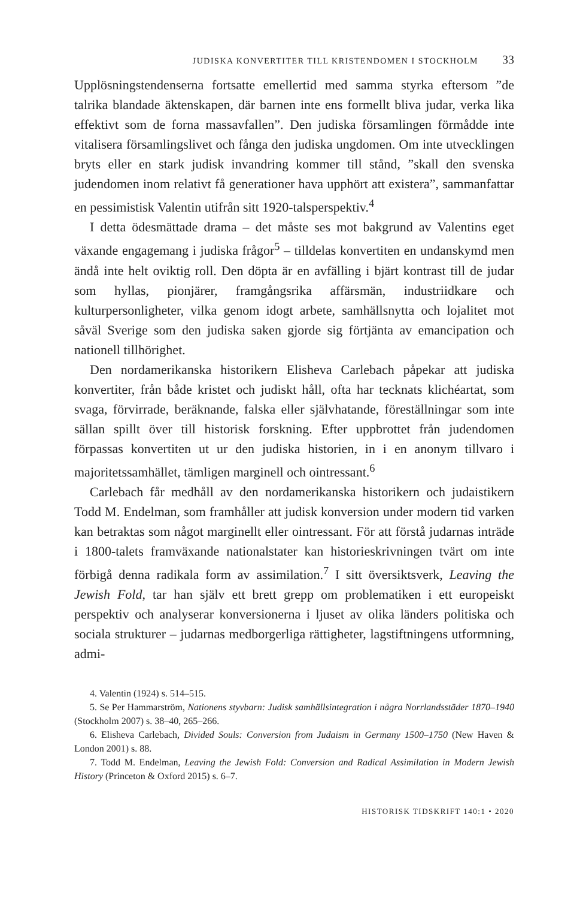JUDISKA KONVERTITER TILL KRISTENDOMEN I STOCKHOLM 33
Upplösningstendenserna fortsatte emellertid med samma styrka eftersom ”de talrika blandade äktenskapen, där barnen inte ens formellt bliva judar, verka lika effektivt som de forna massavfallen”. Den judiska församlingen förmådde inte vitalisera församlingslivet och fånga den judiska ungdomen. Om inte utvecklingen bryts eller en stark judisk invandring kommer till stånd, ”skall den svenska judendomen inom relativt få generationer hava upphört att existera”, sammanfattar en pessimistisk Valentin utifrån sitt 1920-talsperspektiv.<sup>4</sup>
I detta ödesmättade drama – det måste ses mot bakgrund av Valentins eget växande engagemang i judiska frågor<sup>5</sup> – tilldelas konvertiten en undanskymd men ändå inte helt oviktig roll. Den döpta är en avfälling i bjärt kontrast till de judar som hyllas, pionjärer, framgångsrika affärsmän, industriidkare och kulturpersonligheter, vilka genom idogt arbete, samhällsnytta och lojalitet mot såväl Sverige som den judiska saken gjorde sig förtjänta av emancipation och nationell tillhörighet.
Den nordamerikanska historikern Elisheva Carlebach påpekar att judiska konvertiter, från både kristet och judiskt håll, ofta har tecknats klichéartat, som svaga, förvirrade, beräknande, falska eller självhatande, föreställningar som inte sällan spillt över till historisk forskning. Efter uppbrottet från judendomen förpassas konvertiten ut ur den judiska historien, in i en anonym tillvaro i majoritetssamhället, tämligen marginell och ointressant.<sup>6</sup>
Carlebach får medhåll av den nordamerikanska historikern och judaistikern Todd M. Endelman, som framhåller att judisk konversion under modern tid varken kan betraktas som något marginellt eller ointressant. För att förstå judarnas inträde i 1800-talets framväxande nationalstater kan historieskrivningen tvärt om inte förbigå denna radikala form av assimilation.<sup>7</sup> I sitt översiktsverk, Leaving the Jewish Fold, tar han själv ett brett grepp om problematiken i ett europeiskt perspektiv och analyserar konversionerna i ljuset av olika länders politiska och sociala strukturer – judarnas medborgerliga rättigheter, lagstiftningens utformning, admi-
4. Valentin (1924) s. 514–515.
5. Se Per Hammarström, Nationens styvbarn: Judisk samhällsintegration i några Norrlandsstäder 1870–1940 (Stockholm 2007) s. 38–40, 265–266.
6. Elisheva Carlebach, Divided Souls: Conversion from Judaism in Germany 1500–1750 (New Haven & London 2001) s. 88.
7. Todd M. Endelman, Leaving the Jewish Fold: Conversion and Radical Assimilation in Modern Jewish History (Princeton & Oxford 2015) s. 6–7.
HISTORISK TIDSKRIFT 140:1 • 2020